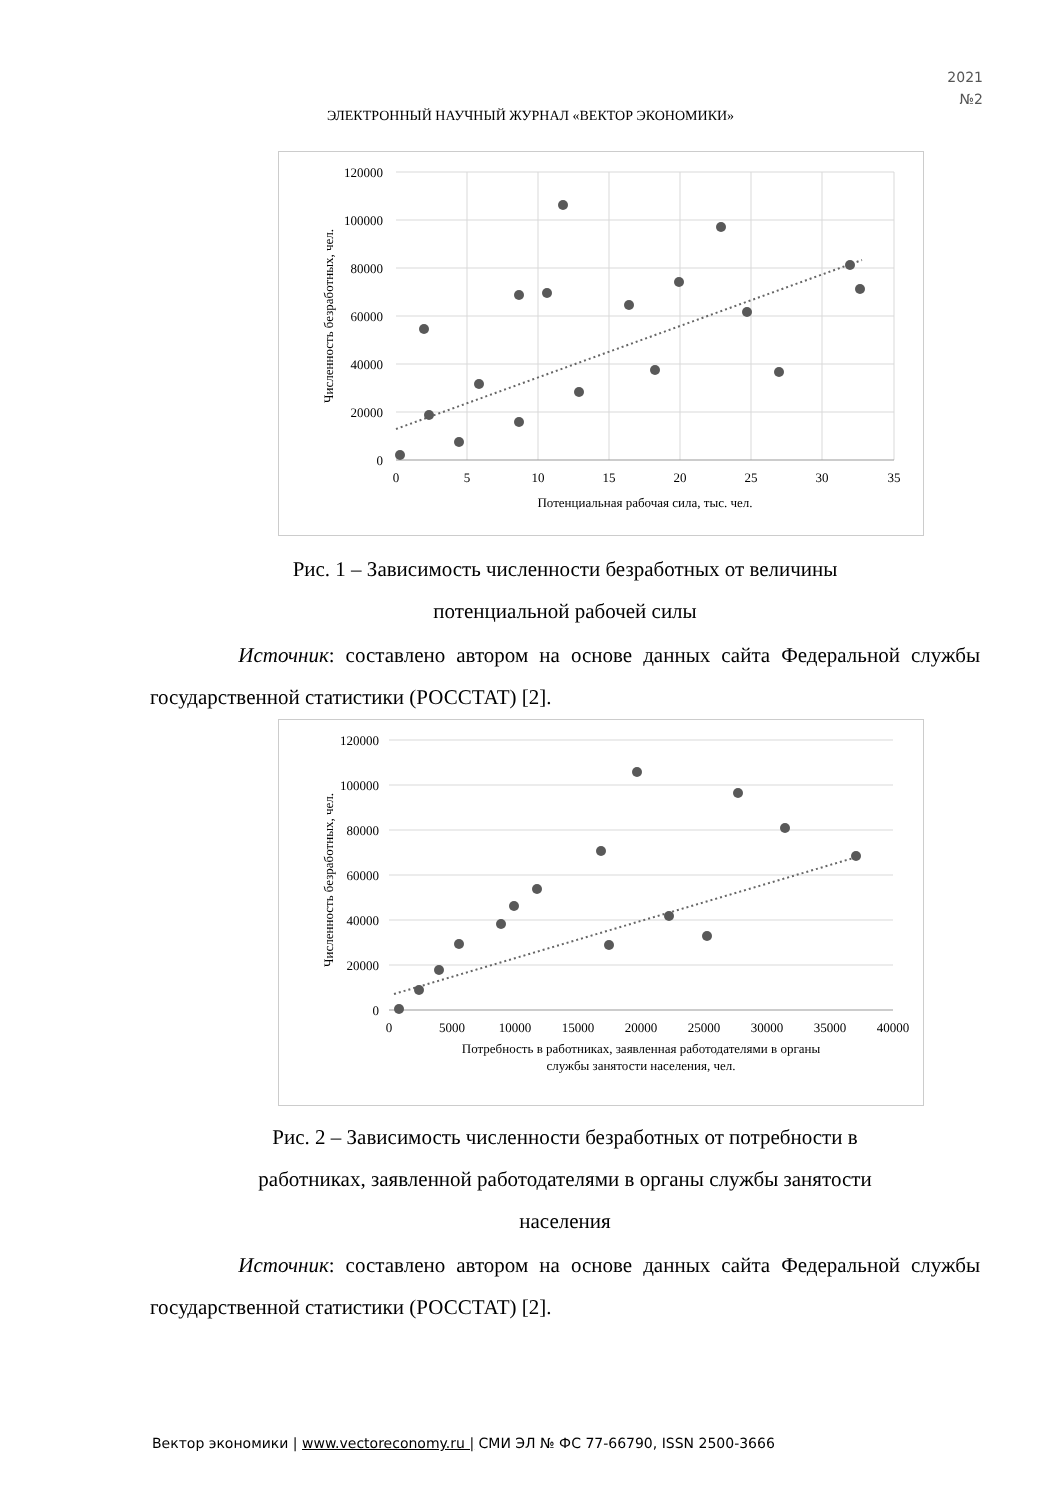2021
№2
ЭЛЕКТРОННЫЙ НАУЧНЫЙ ЖУРНАЛ «ВЕКТОР ЭКОНОМИКИ»
120000
100000
80000
60000
40000
20000
0
0
5
10
15
20
25
30
35
Потенциальная рабочая сила, тыс. чел.
Численность безработных, чел.
Рис. 1 – Зависимость численности безработных от величины
потенциальной рабочей силы
Источник: составлено автором на основе данных сайта Федеральной службы государственной статистики (РОССТАТ) [2].
120000
100000
80000
60000
40000
20000
0
0
5000
10000
15000
20000
25000
30000
35000
40000
Потребность в работниках, заявленная работодателями в органы
службы занятости населения, чел.
Численность безработных, чел.
Рис. 2 – Зависимость численности безработных от потребности в
работниках, заявленной работодателями в органы службы занятости
населения
Источник: составлено автором на основе данных сайта Федеральной службы государственной статистики (РОССТАТ) [2].
Вектор экономики | www.vectoreconomy.ru | СМИ ЭЛ № ФС 77-66790, ISSN 2500-3666